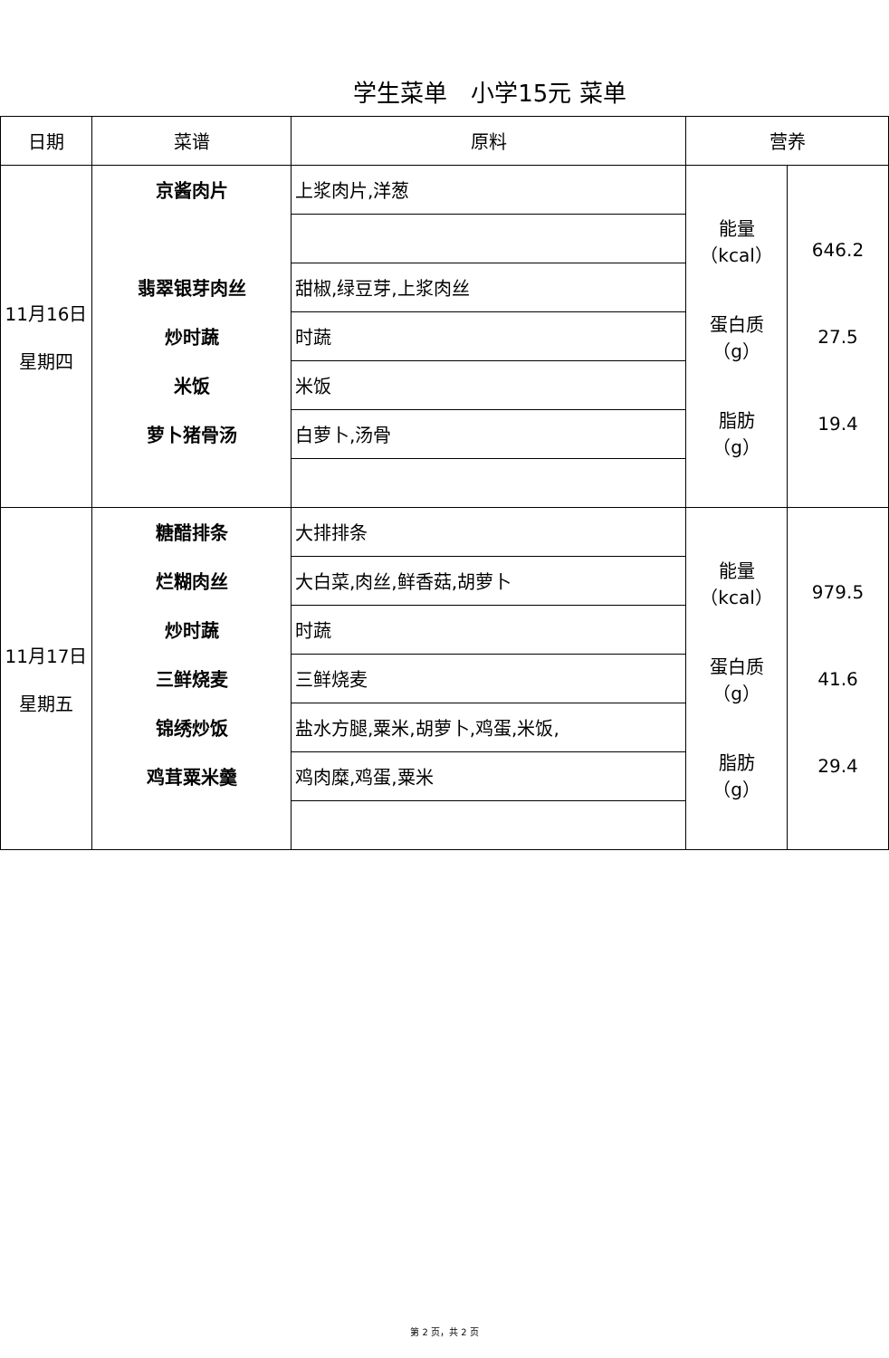学生菜单　小学15元 菜单
| 日期 | 菜谱 | 原料 | 营养 | |
| --- | --- | --- | --- | --- |
| 11月16日 星期四 | 京酱肉片 | 上浆肉片,洋葱 | 能量 （kcal） 蛋白质 （g） 脂肪 （g） | 646.2 27.5 19.4 |
| | 翡翠银芽肉丝 | 甜椒,绿豆芽,上浆肉丝 | | |
| | 炒时蔬 | 时蔬 | | |
| | 米饭 | 米饭 | | |
| | 萝卜猪骨汤 | 白萝卜,汤骨 | | |
| 11月17日 星期五 | 糖醋排条 | 大排排条 | 能量 （kcal） 蛋白质 （g） 脂肪 （g） | 979.5 41.6 29.4 |
| | 烂糊肉丝 | 大白菜,肉丝,鲜香菇,胡萝卜 | | |
| | 炒时蔬 | 时蔬 | | |
| | 三鲜烧麦 | 三鲜烧麦 | | |
| | 锦绣炒饭 | 盐水方腿,粟米,胡萝卜,鸡蛋,米饭, | | |
| | 鸡茸粟米羹 | 鸡肉糜,鸡蛋,粟米 | | |
第 2 页，共 2 页